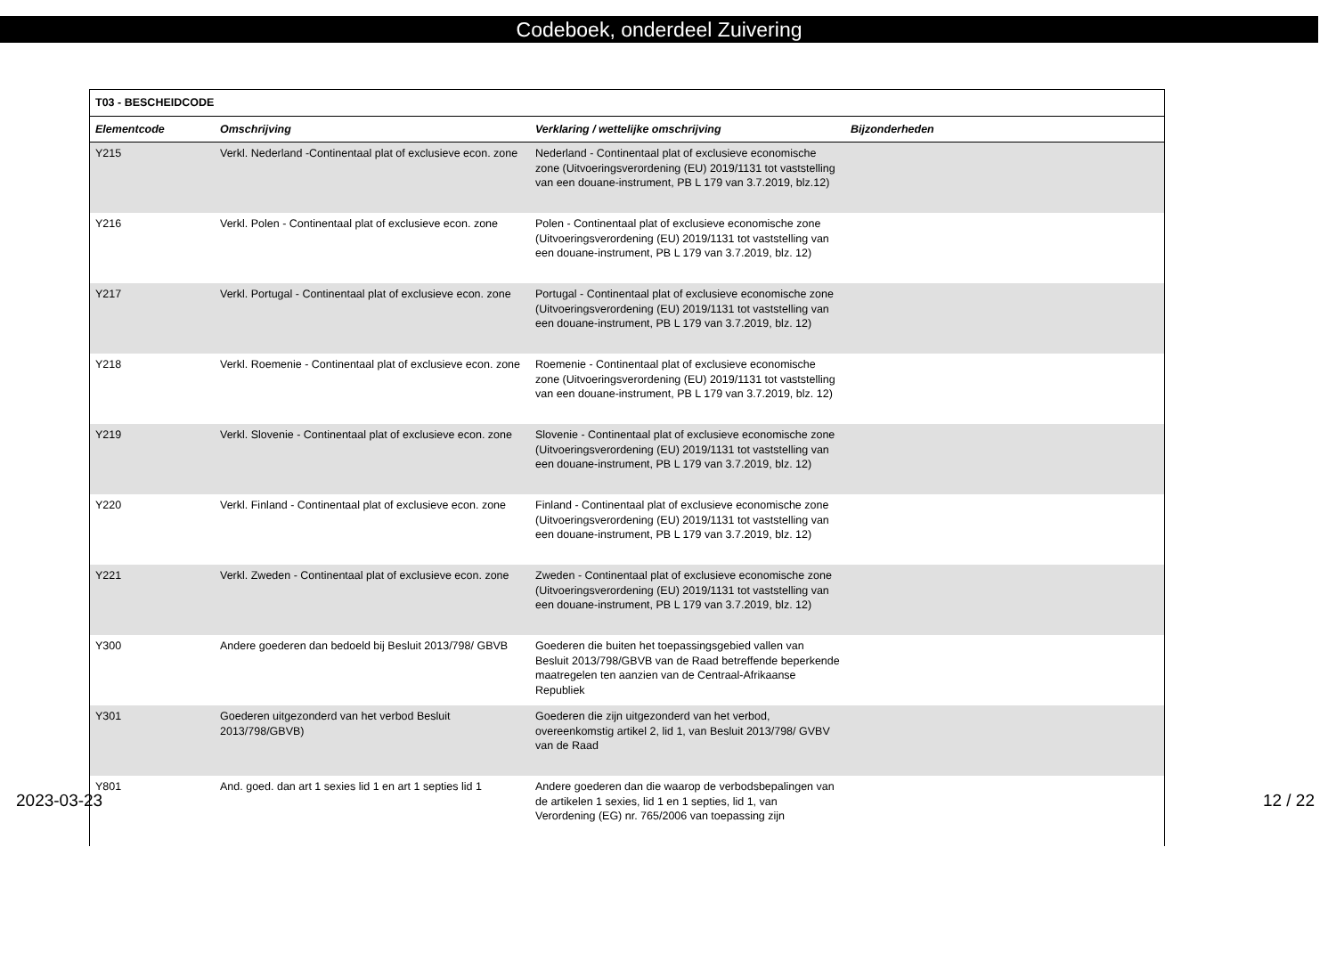Codeboek, onderdeel Zuivering
| T03 - BESCHEIDCODE | | | |
| --- | --- | --- | --- |
| Elementcode | Omschrijving | Verklaring / wettelijke omschrijving | Bijzonderheden |
| Y215 | Verkl. Nederland -Continentaal plat of exclusieve econ. zone | Nederland - Continentaal plat of exclusieve economische zone (Uitvoeringsverordening (EU) 2019/1131 tot vaststelling van een douane-instrument, PB L 179 van 3.7.2019, blz.12) | |
| Y216 | Verkl. Polen - Continentaal plat of exclusieve econ. zone | Polen - Continentaal plat of exclusieve economische zone (Uitvoeringsverordening (EU) 2019/1131 tot vaststelling van een douane-instrument, PB L 179 van 3.7.2019, blz. 12) | |
| Y217 | Verkl. Portugal - Continentaal plat of exclusieve econ. zone | Portugal - Continentaal plat of exclusieve economische zone (Uitvoeringsverordening (EU) 2019/1131 tot vaststelling van een douane-instrument, PB L 179 van 3.7.2019, blz. 12) | |
| Y218 | Verkl. Roemenie - Continentaal plat of exclusieve econ. zone | Roemenie - Continentaal plat of exclusieve economische zone (Uitvoeringsverordening (EU) 2019/1131 tot vaststelling van een douane-instrument, PB L 179 van 3.7.2019, blz. 12) | |
| Y219 | Verkl. Slovenie - Continentaal plat of exclusieve econ. zone | Slovenie - Continentaal plat of exclusieve economische zone (Uitvoeringsverordening (EU) 2019/1131 tot vaststelling van een douane-instrument, PB L 179 van 3.7.2019, blz. 12) | |
| Y220 | Verkl. Finland - Continentaal plat of exclusieve econ. zone | Finland - Continentaal plat of exclusieve economische zone (Uitvoeringsverordening (EU) 2019/1131 tot vaststelling van een douane-instrument, PB L 179 van 3.7.2019, blz. 12) | |
| Y221 | Verkl. Zweden - Continentaal plat of exclusieve econ. zone | Zweden - Continentaal plat of exclusieve economische zone (Uitvoeringsverordening (EU) 2019/1131 tot vaststelling van een douane-instrument, PB L 179 van 3.7.2019, blz. 12) | |
| Y300 | Andere goederen dan bedoeld bij Besluit 2013/798/ GBVB | Goederen die buiten het toepassingsgebied vallen van Besluit 2013/798/GBVB van de Raad betreffende beperkende maatregelen ten aanzien van de Centraal-Afrikaanse Republiek | |
| Y301 | Goederen uitgezonderd van het verbod Besluit 2013/798/GBVB) | Goederen die zijn uitgezonderd van het verbod, overeenkomstig artikel 2, lid 1, van Besluit 2013/798/ GVBV van de Raad | |
| Y801 | And. goed. dan art 1 sexies lid 1 en art 1 septies lid 1 | Andere goederen dan die waarop de verbodsbepalingen van de artikelen 1 sexies, lid 1 en 1 septies, lid 1, van Verordening (EG) nr. 765/2006 van toepassing zijn | |
2023-03-23 12 / 22